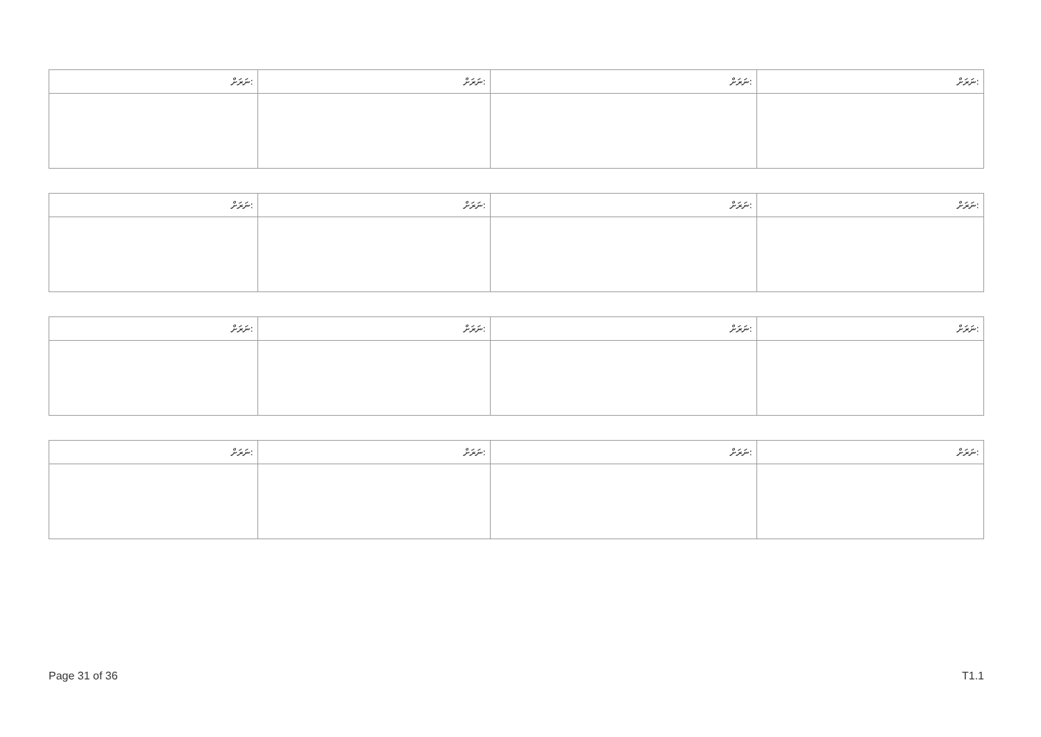| ނަރަށް: | ނަރަށް: | ނަރަށް: | ނަރަށް: |
| --- | --- | --- | --- |
| ނަރަށް: | ނަރަށް: | ނަރަށް: | ނަރަށް: |
| --- | --- | --- | --- |
| ނަރަށް: | ނަރަށް: | ނަރަށް: | ނަރަށް: |
| --- | --- | --- | --- |
| ނަރަށް: | ނަރަށް: | ނަރަށް: | ނަރަށް: |
| --- | --- | --- | --- |
Page 31 of 36 T1.1